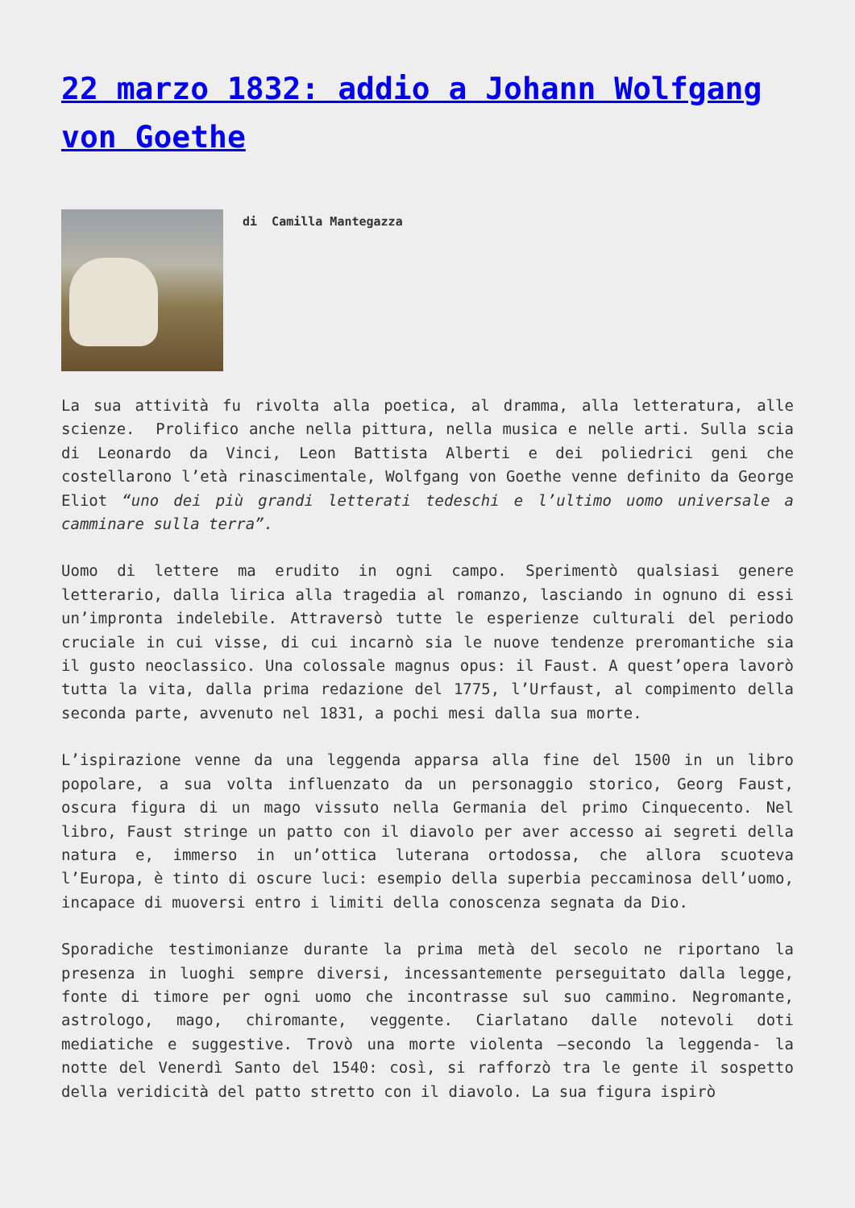22 marzo 1832: addio a Johann Wolfgang von Goethe
di Camilla Mantegazza
La sua attività fu rivolta alla poetica, al dramma, alla letteratura, alle scienze. Prolifico anche nella pittura, nella musica e nelle arti. Sulla scia di Leonardo da Vinci, Leon Battista Alberti e dei poliedrici geni che costellarono l’età rinascimentale, Wolfgang von Goethe venne definito da George Eliot “uno dei più grandi letterati tedeschi e l’ultimo uomo universale a camminare sulla terra”.
Uomo di lettere ma erudito in ogni campo. Sperimentò qualsiasi genere letterario, dalla lirica alla tragedia al romanzo, lasciando in ognuno di essi un’impronta indelebile. Attraversò tutte le esperienze culturali del periodo cruciale in cui visse, di cui incarnò sia le nuove tendenze preromantiche sia il gusto neoclassico. Una colossale magnus opus: il Faust. A quest’opera lavorò tutta la vita, dalla prima redazione del 1775, l’Urfaust, al compimento della seconda parte, avvenuto nel 1831, a pochi mesi dalla sua morte.
L’ispirazione venne da una leggenda apparsa alla fine del 1500 in un libro popolare, a sua volta influenzato da un personaggio storico, Georg Faust, oscura figura di un mago vissuto nella Germania del primo Cinquecento. Nel libro, Faust stringe un patto con il diavolo per aver accesso ai segreti della natura e, immerso in un’ottica luterana ortodossa, che allora scuoteva l’Europa, è tinto di oscure luci: esempio della superbia peccaminosa dell’uomo, incapace di muoversi entro i limiti della conoscenza segnata da Dio.
Sporadiche testimonianze durante la prima metà del secolo ne riportano la presenza in luoghi sempre diversi, incessantemente perseguitato dalla legge, fonte di timore per ogni uomo che incontrasse sul suo cammino. Negromante, astrologo, mago, chiromante, veggente. Ciarlatano dalle notevoli doti mediatiche e suggestive. Trovò una morte violenta –secondo la leggenda- la notte del Venerdì Santo del 1540: così, si rafforzò tra le gente il sospetto della veridicità del patto stretto con il diavolo. La sua figura ispirò